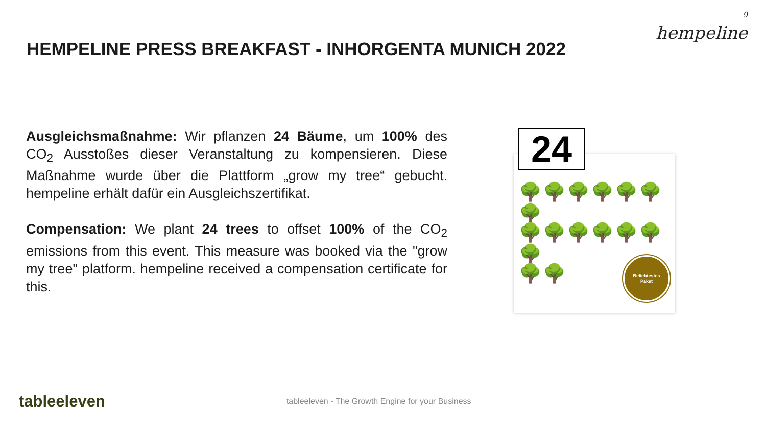HEMPELINE PRESS BREAKFAST - INHORGENTA MUNICH 2022
9
hempeline
Ausgleichsmaßnahme: Wir pflanzen 24 Bäume, um 100% des CO<sub>2</sub> Ausstoßes dieser Veranstaltung zu kompensieren. Diese Maßnahme wurde über die Plattform „grow my tree“ gebucht. hempeline erhält dafür ein Ausgleichszertifikat.
Compensation: We plant 24 trees to offset 100% of the CO<sub>2</sub> emissions from this event. This measure was booked via the "grow my tree" platform. hempeline received a compensation certificate for this.
24
🌳🌳🌳🌳🌳🌳🌳
🌳🌳🌳🌳🌳🌳🌳
🌳🌳
Beliebtestes
Paket
tableeleven
tableeleven - The Growth Engine for your Business